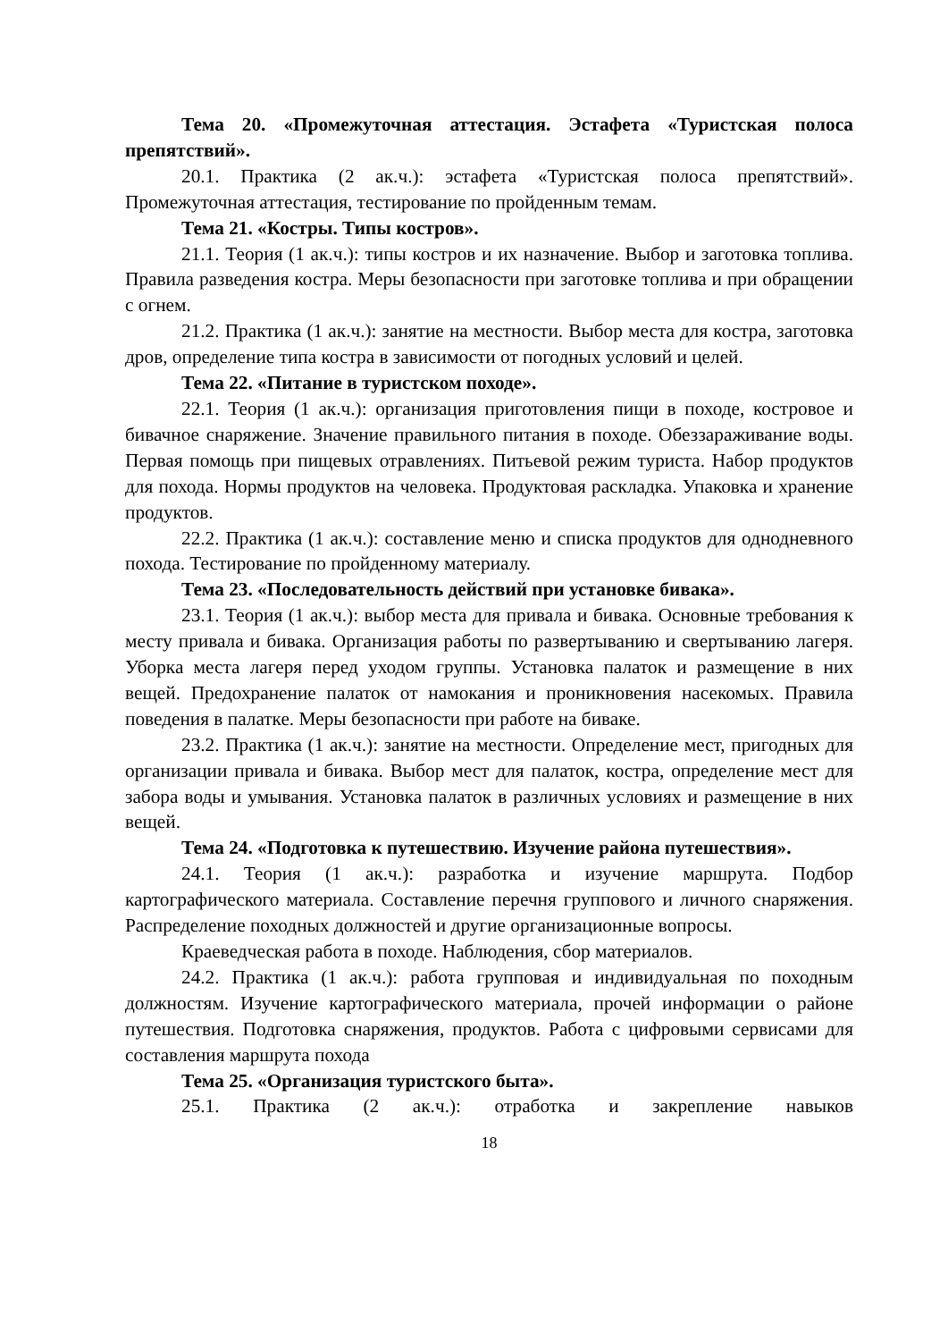Тема 20. «Промежуточная аттестация. Эстафета «Туристская полоса препятствий».
20.1. Практика (2 ак.ч.): эстафета «Туристская полоса препятствий». Промежуточная аттестация, тестирование по пройденным темам.
Тема 21. «Костры. Типы костров».
21.1. Теория (1 ак.ч.): типы костров и их назначение. Выбор и заготовка топлива. Правила разведения костра. Меры безопасности при заготовке топлива и при обращении с огнем.
21.2. Практика (1 ак.ч.): занятие на местности. Выбор места для костра, заготовка дров, определение типа костра в зависимости от погодных условий и целей.
Тема 22. «Питание в туристском походе».
22.1. Теория (1 ак.ч.): организация приготовления пищи в походе, костровое и бивачное снаряжение. Значение правильного питания в походе. Обеззараживание воды. Первая помощь при пищевых отравлениях. Питьевой режим туриста. Набор продуктов для похода. Нормы продуктов на человека. Продуктовая раскладка. Упаковка и хранение продуктов.
22.2. Практика (1 ак.ч.): составление меню и списка продуктов для однодневного похода. Тестирование по пройденному материалу.
Тема 23. «Последовательность действий при установке бивака».
23.1. Теория (1 ак.ч.): выбор места для привала и бивака. Основные требования к месту привала и бивака. Организация работы по развертыванию и свертыванию лагеря. Уборка места лагеря перед уходом группы. Установка палаток и размещение в них вещей. Предохранение палаток от намокания и проникновения насекомых. Правила поведения в палатке. Меры безопасности при работе на биваке.
23.2. Практика (1 ак.ч.): занятие на местности. Определение мест, пригодных для организации привала и бивака. Выбор мест для палаток, костра, определение мест для забора воды и умывания. Установка палаток в различных условиях и размещение в них вещей.
Тема 24. «Подготовка к путешествию. Изучение района путешествия».
24.1. Теория (1 ак.ч.): разработка и изучение маршрута. Подбор картографического материала. Составление перечня группового и личного снаряжения. Распределение походных должностей и другие организационные вопросы.
Краеведческая работа в походе. Наблюдения, сбор материалов.
24.2. Практика (1 ак.ч.): работа групповая и индивидуальная по походным должностям. Изучение картографического материала, прочей информации о районе путешествия. Подготовка снаряжения, продуктов. Работа с цифровыми сервисами для составления маршрута похода
Тема 25. «Организация туристского быта».
25.1. Практика (2 ак.ч.): отработка и закрепление навыков
18